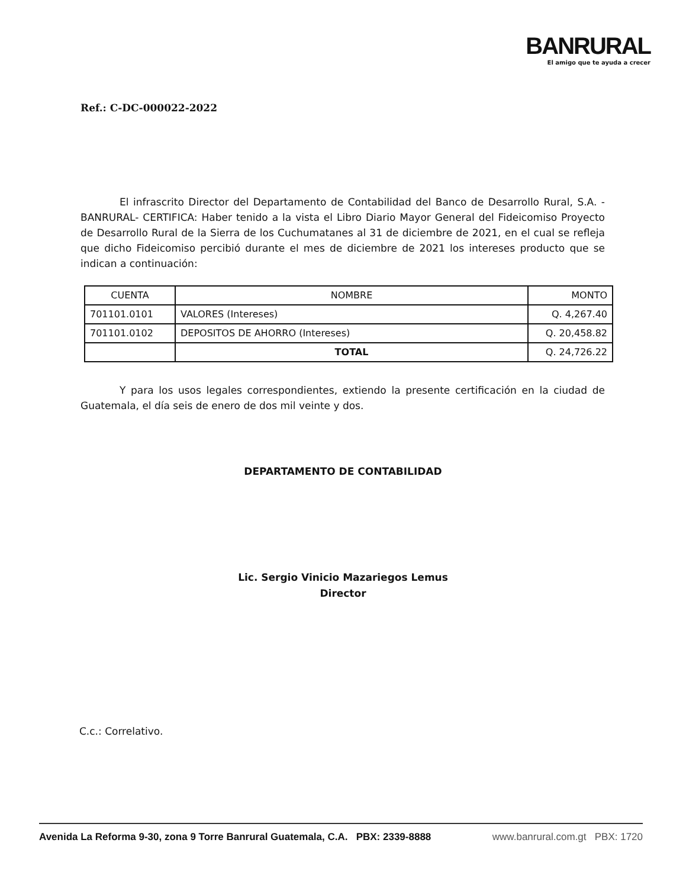BANRURAL
El amigo que te ayuda a crecer
Ref.: C-DC-000022-2022
El infrascrito Director del Departamento de Contabilidad del Banco de Desarrollo Rural, S.A. -BANRURAL- CERTIFICA: Haber tenido a la vista el Libro Diario Mayor General del Fideicomiso Proyecto de Desarrollo Rural de la Sierra de los Cuchumatanes al 31 de diciembre de 2021, en el cual se refleja que dicho Fideicomiso percibió durante el mes de diciembre de 2021 los intereses producto que se indican a continuación:
| CUENTA | NOMBRE | MONTO |
| --- | --- | --- |
| 701101.0101 | VALORES (Intereses) | Q. 4,267.40 |
| 701101.0102 | DEPOSITOS DE AHORRO (Intereses) | Q. 20,458.82 |
| | TOTAL | Q. 24,726.22 |
Y para los usos legales correspondientes, extiendo la presente certificación en la ciudad de Guatemala, el día seis de enero de dos mil veinte y dos.
DEPARTAMENTO DE CONTABILIDAD
Lic. Sergio Vinicio Mazariegos Lemus
Director
C.c.: Correlativo.
Avenida La Reforma 9-30, zona 9 Torre Banrural Guatemala, C.A. PBX: 2339-8888 www.banrural.com.gt PBX: 1720